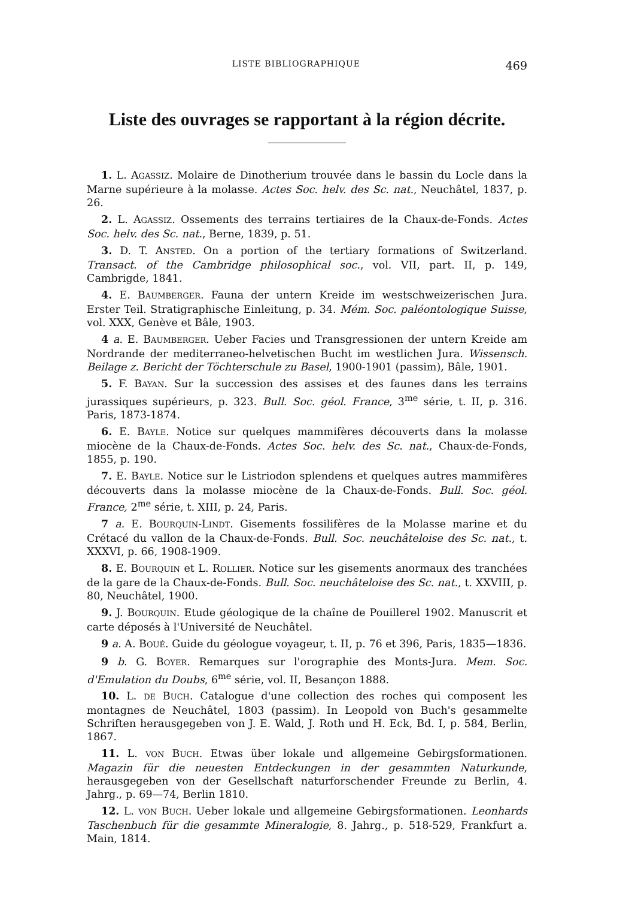LISTE BIBLIOGRAPHIQUE 469
Liste des ouvrages se rapportant à la région décrite.
1. L. AGASSIZ. Molaire de Dinotherium trouvée dans le bassin du Locle dans la Marne supérieure à la molasse. Actes Soc. helv. des Sc. nat., Neuchâtel, 1837, p. 26.
2. L. AGASSIZ. Ossements des terrains tertiaires de la Chaux-de-Fonds. Actes Soc. helv. des Sc. nat., Berne, 1839, p. 51.
3. D. T. ANSTED. On a portion of the tertiary formations of Switzerland. Transact. of the Cambridge philosophical soc., vol. VII, part. II, p. 149, Cambrigde, 1841.
4. E. BAUMBERGER. Fauna der untern Kreide im westschweizerischen Jura. Erster Teil. Stratigraphische Einleitung, p. 34. Mém. Soc. paléontologique Suisse, vol. XXX, Genève et Bâle, 1903.
4 a. E. BAUMBERGER. Ueber Facies und Transgressionen der untern Kreide am Nordrande der mediterraneo-helvetischen Bucht im westlichen Jura. Wissensch. Beilage z. Bericht der Töchterschule zu Basel, 1900-1901 (passim), Bâle, 1901.
5. F. BAYAN. Sur la succession des assises et des faunes dans les terrains jurassiques supérieurs, p. 323. Bull. Soc. géol. France, 3<sup>me</sup> série, t. II, p. 316. Paris, 1873-1874.
6. E. BAYLE. Notice sur quelques mammifères découverts dans la molasse miocène de la Chaux-de-Fonds. Actes Soc. helv. des Sc. nat., Chaux-de-Fonds, 1855, p. 190.
7. E. BAYLE. Notice sur le Listriodon splendens et quelques autres mammifères découverts dans la molasse miocène de la Chaux-de-Fonds. Bull. Soc. géol. France, 2<sup>me</sup> série, t. XIII, p. 24, Paris.
7 a. E. BOURQUIN-LINDT. Gisements fossilifères de la Molasse marine et du Crétacé du vallon de la Chaux-de-Fonds. Bull. Soc. neuchâteloise des Sc. nat., t. XXXVI, p. 66, 1908-1909.
8. E. BOURQUIN et L. ROLLIER. Notice sur les gisements anormaux des tranchées de la gare de la Chaux-de-Fonds. Bull. Soc. neuchâteloise des Sc. nat., t. XXVIII, p. 80, Neuchâtel, 1900.
9. J. BOURQUIN. Etude géologique de la chaîne de Pouillerel 1902. Manuscrit et carte déposés à l'Université de Neuchâtel.
9 a. A. BOUÉ. Guide du géologue voyageur, t. II, p. 76 et 396, Paris, 1835—1836.
9 b. G. BOYER. Remarques sur l'orographie des Monts-Jura. Mem. Soc. d'Emulation du Doubs, 6<sup>me</sup> série, vol. II, Besançon 1888.
10. L. DE BUCH. Catalogue d'une collection des roches qui composent les montagnes de Neuchâtel, 1803 (passim). In Leopold von Buch's gesammelte Schriften herausgegeben von J. E. Wald, J. Roth und H. Eck, Bd. I, p. 584, Berlin, 1867.
11. L. VON BUCH. Etwas über lokale und allgemeine Gebirgsformationen. Magazin für die neuesten Entdeckungen in der gesammten Naturkunde, herausgegeben von der Gesellschaft naturforschender Freunde zu Berlin, 4. Jahrg., p. 69—74, Berlin 1810.
12. L. VON BUCH. Ueber lokale und allgemeine Gebirgsformationen. Leonhards Taschenbuch für die gesammte Mineralogie, 8. Jahrg., p. 518-529, Frankfurt a. Main, 1814.